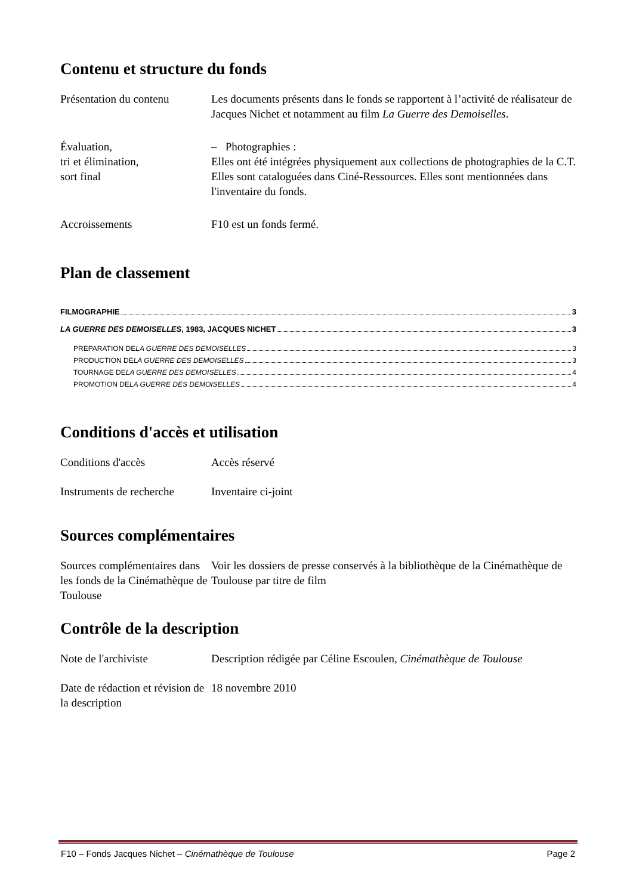Contenu et structure du fonds
Présentation du contenu
Les documents présents dans le fonds se rapportent à l’activité de réalisateur de Jacques Nichet et notamment au film La Guerre des Demoiselles.
Évaluation,
tri et élimination,
sort final
– Photographies :
Elles ont été intégrées physiquement aux collections de photographies de la C.T. Elles sont cataloguées dans Ciné-Ressources. Elles sont mentionnées dans l'inventaire du fonds.
Accroissements F10 est un fonds fermé.
Plan de classement
FILMOGRAPHIE 3
LA GUERRE DES DEMOISELLES, 1983, JACQUES NICHET 3
PREPARATION DE LA GUERRE DES DEMOISELLES 3
PRODUCTION DE LA GUERRE DES DEMOISELLES 3
TOURNAGE DE LA GUERRE DES DEMOISELLES 4
PROMOTION DE LA GUERRE DES DEMOISELLES 4
Conditions d'accès et utilisation
Conditions d'accès Accès réservé
Instruments de recherche
Inventaire ci-joint
Sources complémentaires
Sources complémentaires dans les fonds de la Cinémathèque de Toulouse
Voir les dossiers de presse conservés à la bibliothèque de la Cinémathèque de Toulouse par titre de film
Contrôle de la description
Note de l'archiviste Description rédigée par Céline Escoulen, Cinémathèque de Toulouse
Date de rédaction et révision de la description
18 novembre 2010
F10 – Fonds Jacques Nichet – Cinémathèque de Toulouse Page 2